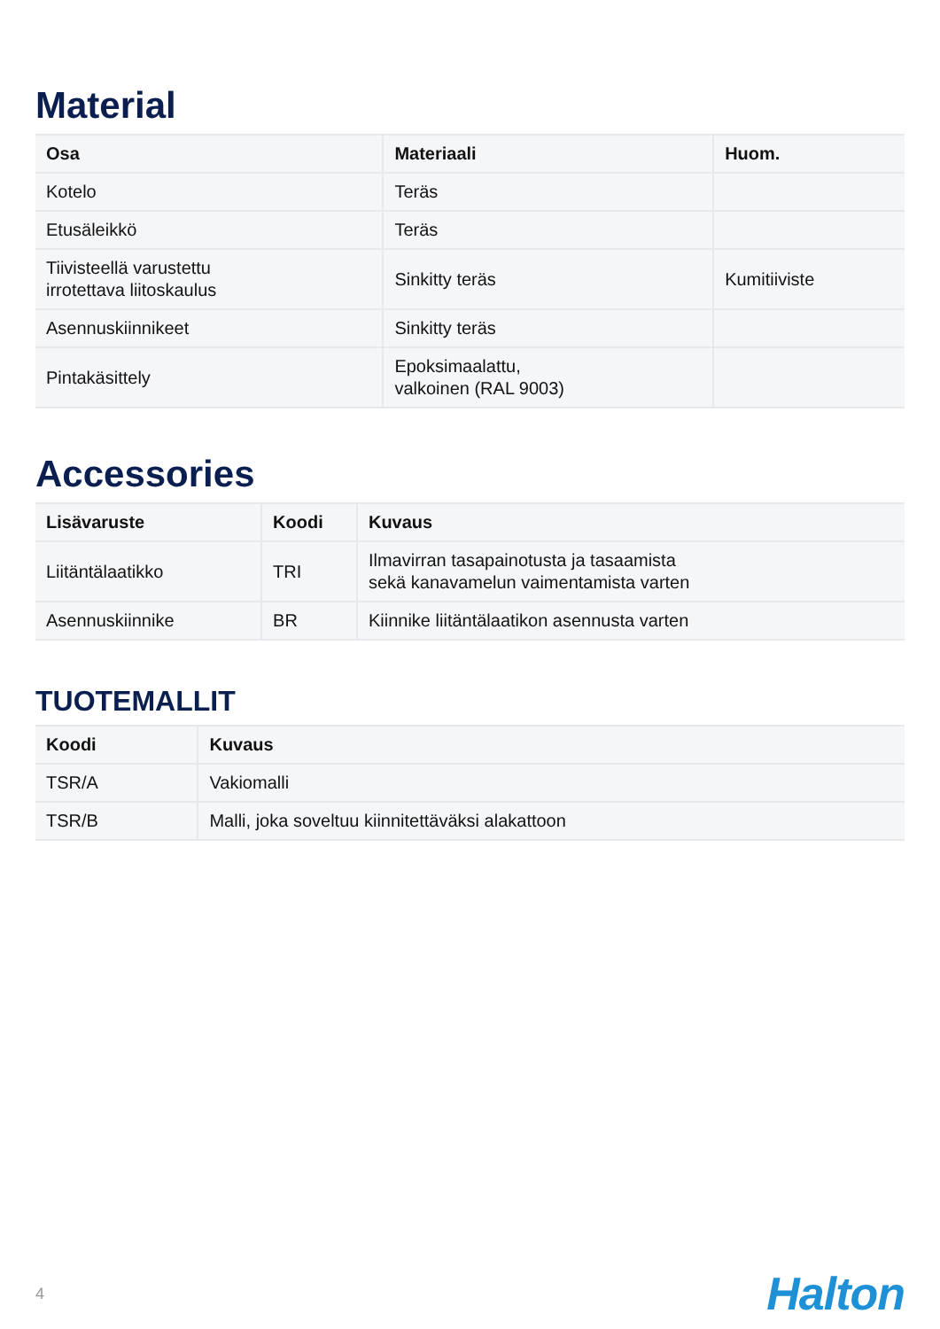Material
| Osa | Materiaali | Huom. |
| --- | --- | --- |
| Kotelo | Teräs | |
| Etusäleikkö | Teräs | |
| Tiivisteellä varustettu irrotettava liitoskaulus | Sinkitty teräs | Kumitiiviste |
| Asennuskiinnikeet | Sinkitty teräs | |
| Pintakäsittely | Epoksimaalattu, valkoinen (RAL 9003) | |
Accessories
| Lisävaruste | Koodi | Kuvaus |
| --- | --- | --- |
| Liitäntälaatikko | TRI | Ilmavirran tasapainotusta ja tasaamista sekä kanavamelun vaimentamista varten |
| Asennuskiinnike | BR | Kiinnike liitäntälaatikon asennusta varten |
TUOTEMALLIT
| Koodi | Kuvaus |
| --- | --- |
| TSR/A | Vakiomalli |
| TSR/B | Malli, joka soveltuu kiinnitettäväksi alakattoon |
4 Halton